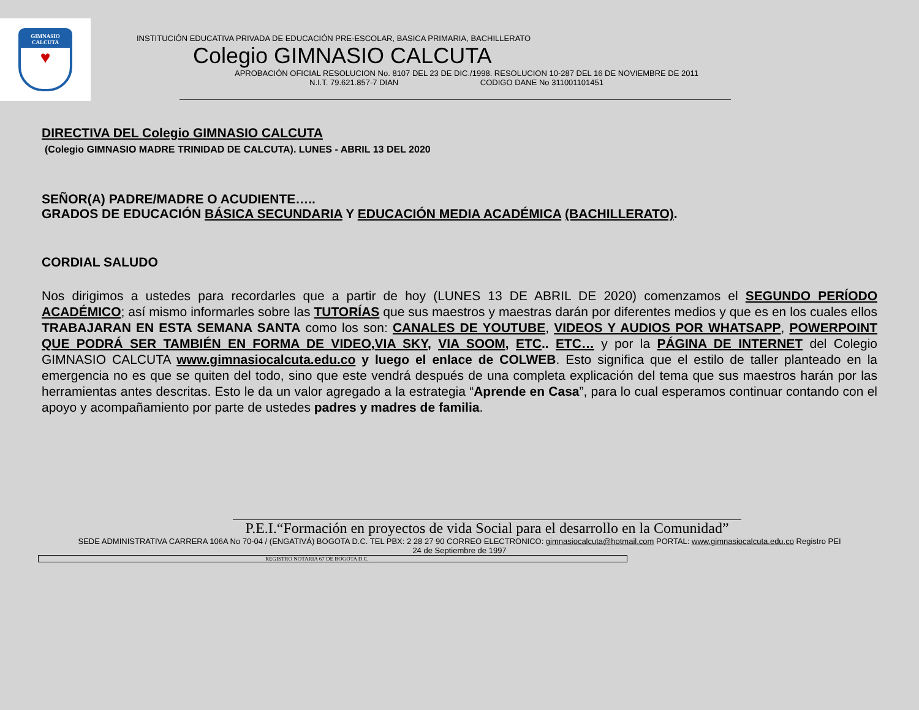GIMNASIO
CALCUTA
♥
INSTITUCIÓN EDUCATIVA PRIVADA DE EDUCACIÓN PRE-ESCOLAR, BASICA PRIMARIA, BACHILLERATO
Colegio GIMNASIO CALCUTA
APROBACIÓN OFICIAL RESOLUCION No. 8107 DEL 23 DE DIC./1998. RESOLUCION 10-287 DEL 16 DE NOVIEMBRE DE 2011
N.I.T. 79.621.857-7 DIAN CODIGO DANE No 311001101451
DIRECTIVA DEL Colegio GIMNASIO CALCUTA
(Colegio GIMNASIO MADRE TRINIDAD DE CALCUTA). LUNES - ABRIL 13 DEL 2020
SEÑOR(A) PADRE/MADRE O ACUDIENTE…..
GRADOS DE EDUCACIÓN BÁSICA SECUNDARIA Y EDUCACIÓN MEDIA ACADÉMICA (BACHILLERATO).
CORDIAL SALUDO
Nos dirigimos a ustedes para recordarles que a partir de hoy (LUNES 13 DE ABRIL DE 2020) comenzamos el SEGUNDO PERÍODO ACADÉMICO; así mismo informarles sobre las TUTORÍAS que sus maestros y maestras darán por diferentes medios y que es en los cuales ellos TRABAJARAN EN ESTA SEMANA SANTA como los son: CANALES DE YOUTUBE, VIDEOS Y AUDIOS POR WHATSAPP, POWERPOINT QUE PODRÁ SER TAMBIÉN EN FORMA DE VIDEO,VIA SKY, VIA SOOM, ETC.. ETC… y por la PÁGINA DE INTERNET del Colegio GIMNASIO CALCUTA www.gimnasiocalcuta.edu.co y luego el enlace de COLWEB. Esto significa que el estilo de taller planteado en la emergencia no es que se quiten del todo, sino que este vendrá después de una completa explicación del tema que sus maestros harán por las herramientas antes descritas. Esto le da un valor agregado a la estrategia “Aprende en Casa”, para lo cual esperamos continuar contando con el apoyo y acompañamiento por parte de ustedes padres y madres de familia.
P.E.I.“Formación en proyectos de vida Social para el desarrollo en la Comunidad”
SEDE ADMINISTRATIVA CARRERA 106A No 70-04 / (ENGATIVÁ) BOGOTA D.C. TEL PBX: 2 28 27 90 CORREO ELECTRONICO: gimnasiocalcuta@hotmail.com PORTAL: www.gimnasiocalcuta.edu.co Registro PEI
24 de Septiembre de 1997
REGISTRO NOTARIA 67 DE BOGOTA D.C.